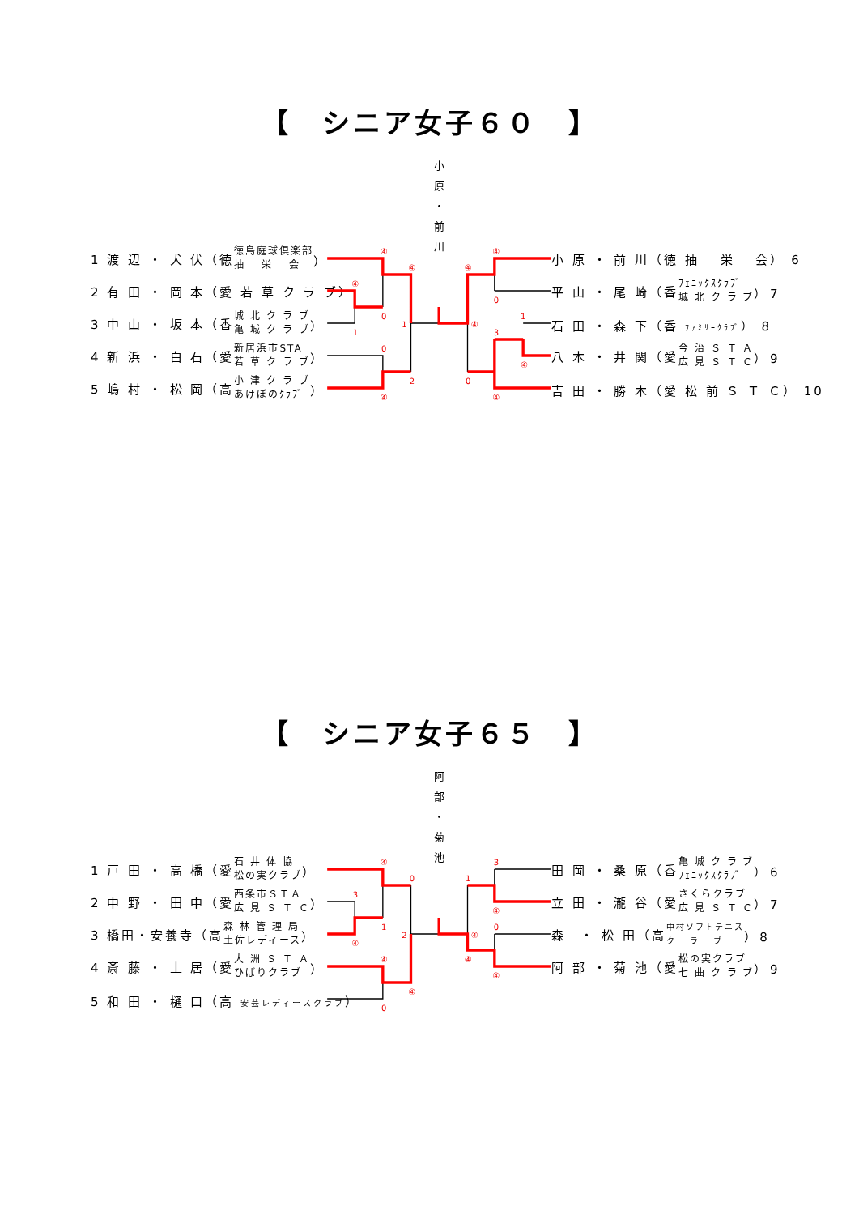【　シニア女子６０　】
小
原
・
前
川
1 渡 辺 ・ 犬 伏（徳 徳島庭球倶楽部
抽　 栄　 会 ）
2 有 田 ・ 岡 本（愛 若 草 ク ラ ブ）
3 中 山 ・ 坂 本（香 城 北 ク ラ ブ
亀 城 ク ラ ブ ）
4 新 浜 ・ 白 石（愛 新居浜市STA
若 草 ク ラ ブ ）
5 嶋 村 ・ 松 岡（高 小 津 ク ラ ブ
あけぼのｸﾗﾌﾞ ）
④
④
④
0
1
1
0
2
④
④
④
0
④
1
3
④
0
④
小 原 ・ 前 川（徳 抽　 栄　 会） 6
平 山 ・ 尾 崎（香 ﾌｪﾆｯｸｽｸﾗﾌﾞ
城 北 ク ラ ブ ） 7
石 田 ・ 森 下（香 ﾌｧﾐﾘｰｸﾗﾌﾞ） 8
八 木 ・ 井 関（愛 今 治 Ｓ Ｔ Ａ
広 見 Ｓ Ｔ Ｃ ） 9
吉 田 ・ 勝 木（愛 松 前 Ｓ Ｔ Ｃ） 10
【　シニア女子６５　】
阿
部
・
菊
池
1 戸 田 ・ 高 橋（愛 石 井 体 協
松の実クラブ ）
2 中 野 ・ 田 中（愛 西条市ＳＴＡ
広 見 Ｓ Ｔ Ｃ ）
3 橋田・安養寺（高 森 林 管 理 局
土佐レディース ）
4 斎 藤 ・ 土 居（愛 大 洲 Ｓ Ｔ Ａ
ひばりクラブ ）
5 和 田 ・ 樋 口（高 安芸レディースクラブ）
④
0
3
1
2
④
④
④
0
3
1
④
0
④
④
④
田 岡 ・ 桑 原（香 亀 城 ク ラ ブ
ﾌｪﾆｯｸｽｸﾗﾌﾞ ） 6
立 田 ・ 瀧 谷（愛 さくらクラブ
広 見 Ｓ Ｔ Ｃ ） 7
森　・ 松 田（高 中村ソフトテニス
ク　 ラ　 ブ ） 8
阿 部 ・ 菊 池（愛 松の実クラブ
七 曲 ク ラ ブ ） 9